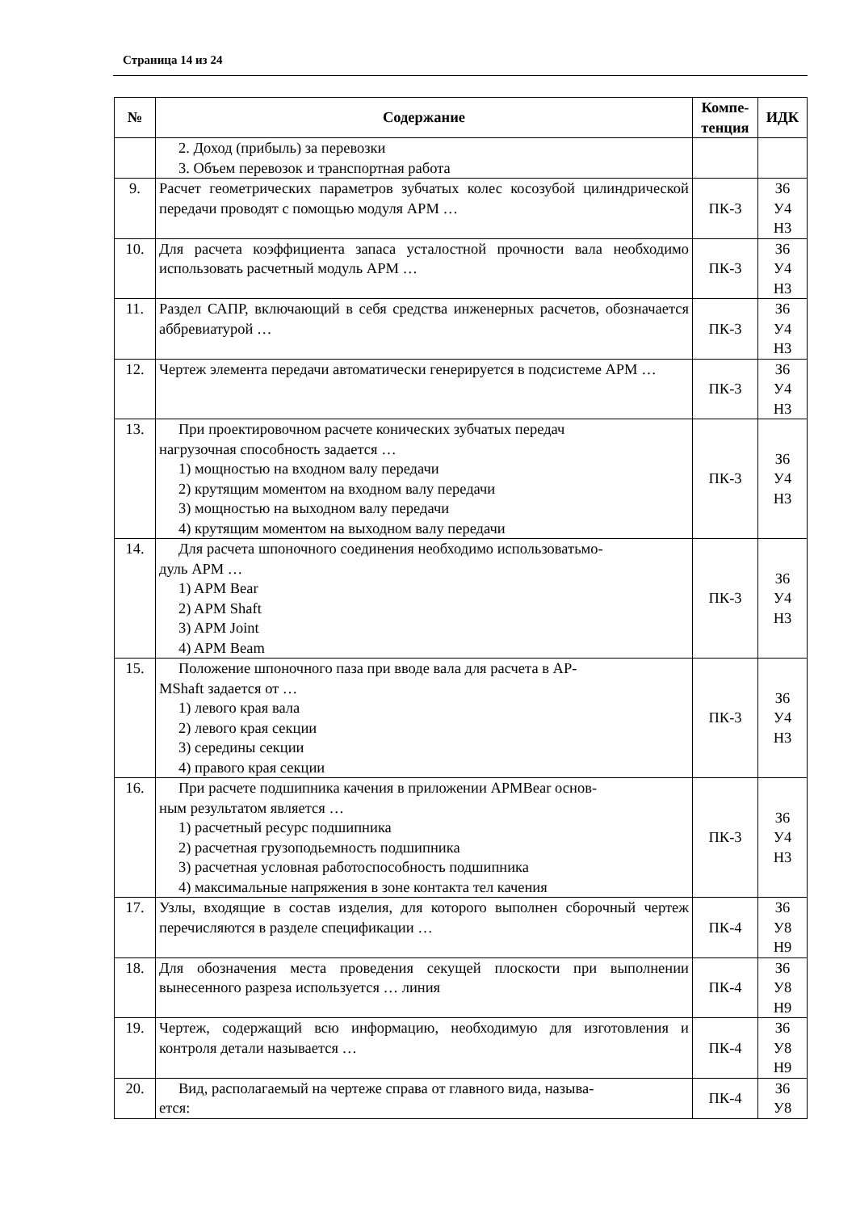Страница 14 из 24
| № | Содержание | Компе- тенция | ИДК |
| --- | --- | --- | --- |
| | 2. Доход (прибыль) за перевозки 3. Объем перевозок и транспортная работа | | |
| 9. | Расчет геометрических параметров зубчатых колес косозубой цилиндрической передачи проводят с помощью модуля АРМ … | ПК-3 | З6 У4 Н3 |
| 10. | Для расчета коэффициента запаса усталостной прочности вала необходимо использовать расчетный модуль АРМ … | ПК-3 | З6 У4 Н3 |
| 11. | Раздел САПР, включающий в себя средства инженерных расчетов, обозначается аббревиатурой … | ПК-3 | З6 У4 Н3 |
| 12. | Чертеж элемента передачи автоматически генерируется в подсистеме АРМ … | ПК-3 | З6 У4 Н3 |
| 13. | При проектировочном расчете конических зубчатых передач нагрузочная способность задается … 1) мощностью на входном валу передачи 2) крутящим моментом на входном валу передачи 3) мощностью на выходном валу передачи 4) крутящим моментом на выходном валу передачи | ПК-3 | З6 У4 Н3 |
| 14. | Для расчета шпоночного соединения необходимо использоватьмо- дуль АРМ … 1) APM Bear 2) APM Shaft 3) APM Joint 4) APM Beam | ПК-3 | З6 У4 Н3 |
| 15. | Положение шпоночного паза при вводе вала для расчета в АР- MShaft задается от … 1) левого края вала 2) левого края секции 3) середины секции 4) правого края секции | ПК-3 | З6 У4 Н3 |
| 16. | При расчете подшипника качения в приложении APMBear основ- ным результатом является … 1) расчетный ресурс подшипника 2) расчетная грузоподьемность подшипника 3) расчетная условная работоспособность подшипника 4) максимальные напряжения в зоне контакта тел качения | ПК-3 | З6 У4 Н3 |
| 17. | Узлы, входящие в состав изделия, для которого выполнен сборочный чертеж перечисляются в разделе спецификации … | ПК-4 | З6 У8 Н9 |
| 18. | Для обозначения места проведения секущей плоскости при выполнении вынесенного разреза используется … линия | ПК-4 | З6 У8 Н9 |
| 19. | Чертеж, содержащий всю информацию, необходимую для изготовления и контроля детали называется … | ПК-4 | З6 У8 Н9 |
| 20. | Вид, располагаемый на чертеже справа от главного вида, называ- ется: | ПК-4 | З6 У8 |